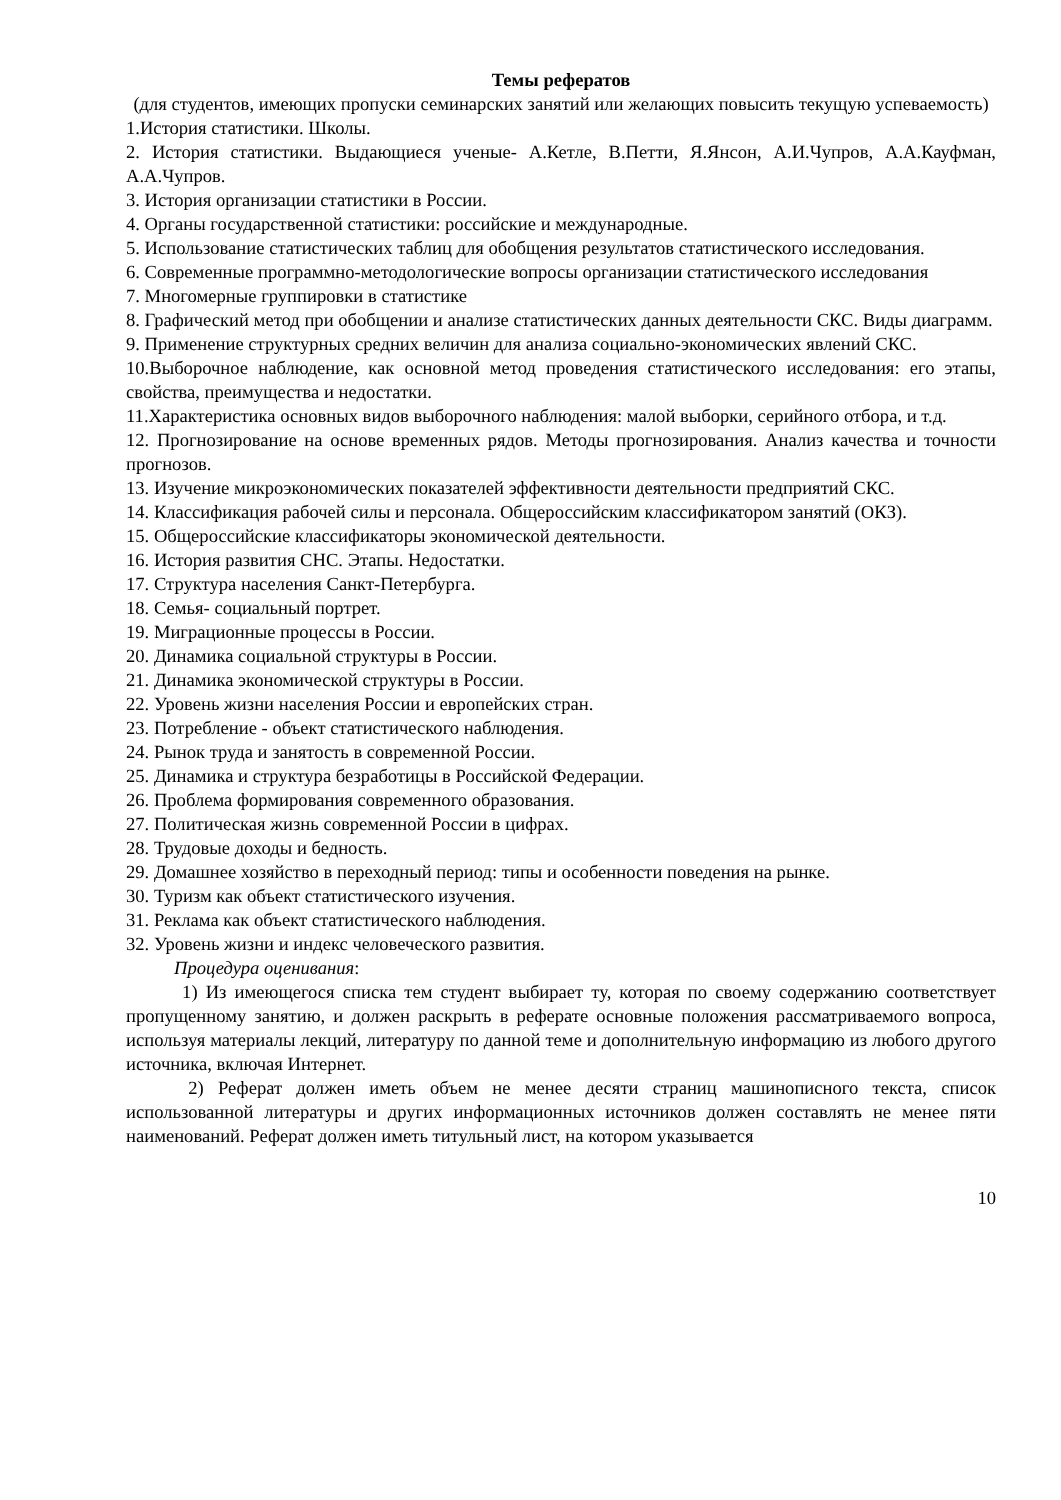Темы рефератов
(для студентов, имеющих пропуски семинарских занятий или желающих повысить текущую успеваемость)
1.История статистики. Школы.
2. История статистики. Выдающиеся ученые- А.Кетле, В.Петти, Я.Янсон, А.И.Чупров, А.А.Кауфман, А.А.Чупров.
3. История организации статистики в России.
4. Органы государственной статистики: российские и международные.
5. Использование статистических таблиц для обобщения результатов статистического исследования.
6. Современные программно-методологические вопросы организации статистического исследования
7. Многомерные группировки в статистике
8. Графический метод при обобщении и анализе статистических данных деятельности СКС. Виды диаграмм.
9. Применение структурных средних величин для анализа социально-экономических явлений СКС.
10.Выборочное наблюдение, как основной метод проведения статистического исследования: его этапы, свойства, преимущества и недостатки.
11.Характеристика основных видов выборочного наблюдения: малой выборки, серийного отбора, и т.д.
12. Прогнозирование на основе временных рядов. Методы прогнозирования. Анализ качества и точности прогнозов.
13. Изучение микроэкономических показателей эффективности деятельности предприятий СКС.
14. Классификация рабочей силы и персонала. Общероссийским классификатором занятий (ОКЗ).
15. Общероссийские классификаторы экономической деятельности.
16. История развития СНС. Этапы. Недостатки.
17. Структура населения Санкт-Петербурга.
18. Семья- социальный портрет.
19. Миграционные процессы в России.
20. Динамика социальной структуры в России.
21. Динамика экономической структуры в России.
22. Уровень жизни населения России и европейских стран.
23. Потребление - объект статистического наблюдения.
24. Рынок труда и занятость в современной России.
25. Динамика и структура безработицы в Российской Федерации.
26. Проблема формирования современного образования.
27. Политическая жизнь современной России в цифрах.
28. Трудовые доходы и бедность.
29. Домашнее хозяйство в переходный период: типы и особенности поведения на рынке.
30. Туризм как объект статистического изучения.
31. Реклама как объект статистического наблюдения.
32. Уровень жизни и индекс человеческого развития.
Процедура оценивания:
1) Из имеющегося списка тем студент выбирает ту, которая по своему содержанию соответствует пропущенному занятию, и должен раскрыть в реферате основные положения рассматриваемого вопроса, используя материалы лекций, литературу по данной теме и дополнительную информацию из любого другого источника, включая Интернет.
2) Реферат должен иметь объем не менее десяти страниц машинописного текста, список использованной литературы и других информационных источников должен составлять не менее пяти наименований. Реферат должен иметь титульный лист, на котором указывается
10